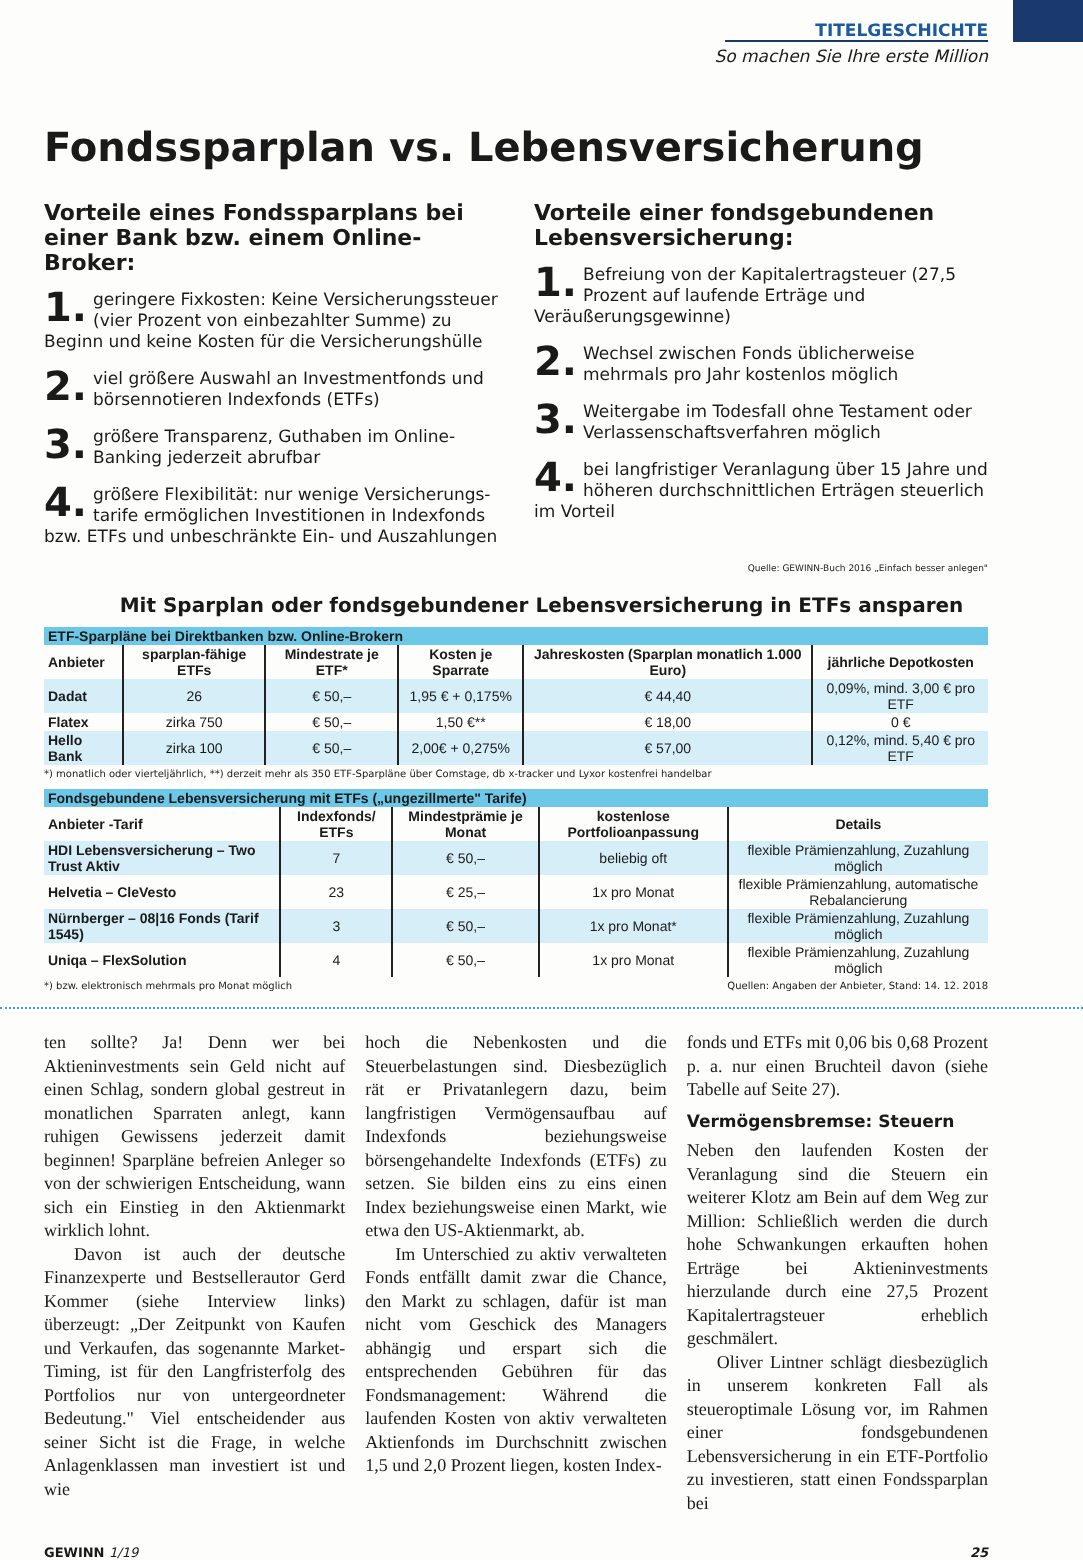TITELGESCHICHTE
So machen Sie Ihre erste Million
Fondssparplan vs. Lebensversicherung
Vorteile eines Fondssparplans bei einer Bank bzw. einem Online-Broker:
1. geringere Fixkosten: Keine Versicherungssteuer (vier Prozent von einbezahlter Summe) zu Beginn und keine Kosten für die Versicherungshülle
2. viel größere Auswahl an Investmentfonds und börsennotieren Indexfonds (ETFs)
3. größere Transparenz, Guthaben im Online-Banking jederzeit abrufbar
4. größere Flexibilität: nur wenige Versicherungs-tarife ermöglichen Investitionen in Indexfonds bzw. ETFs und unbeschränkte Ein- und Auszahlungen
Vorteile einer fondsgebundenen Lebensversicherung:
1. Befreiung von der Kapitalertragsteuer (27,5 Prozent auf laufende Erträge und Veräußerungsgewinne)
2. Wechsel zwischen Fonds üblicherweise mehrmals pro Jahr kostenlos möglich
3. Weitergabe im Todesfall ohne Testament oder Verlassenschaftsverfahren möglich
4. bei langfristiger Veranlagung über 15 Jahre und höheren durchschnittlichen Erträgen steuerlich im Vorteil
Quelle: GEWINN-Buch 2016 „Einfach besser anlegen"
Mit Sparplan oder fondsgebundener Lebensversicherung in ETFs ansparen
| ETF-Sparpläne bei Direktbanken bzw. Online-Brokern | | | | | |
| Anbieter | sparplan-fähige ETFs | Mindestrate je ETF* | Kosten je Sparrate | Jahreskosten (Sparplan monatlich 1.000 Euro) | jährliche Depotkosten |
| Dadat | 26 | € 50,– | 1,95 € + 0,175% | € 44,40 | 0,09%, mind. 3,00 € pro ETF |
| Flatex | zirka 750 | € 50,– | 1,50 €** | € 18,00 | 0 € |
| Hello Bank | zirka 100 | € 50,– | 2,00€ + 0,275% | € 57,00 | 0,12%, mind. 5,40 € pro ETF |
*) monatlich oder vierteljährlich, **) derzeit mehr als 350 ETF-Sparpläne über Comstage, db x-tracker und Lyxor kostenfrei handelbar
| Fondsgebundene Lebensversicherung mit ETFs („ungezillmerte" Tarife) | | | | |
| Anbieter -Tarif | Indexfonds/ ETFs | Mindestprämie je Monat | kostenlose Portfolioanpassung | Details |
| HDI Lebensversicherung – Two Trust Aktiv | 7 | € 50,– | beliebig oft | flexible Prämienzahlung, Zuzahlung möglich |
| Helvetia – CleVesto | 23 | € 25,– | 1x pro Monat | flexible Prämienzahlung, automatische Rebalancierung |
| Nürnberger – 08/16 Fonds (Tarif 1545) | 3 | € 50,– | 1x pro Monat* | flexible Prämienzahlung, Zuzahlung möglich |
| Uniqa – FlexSolution | 4 | € 50,– | 1x pro Monat | flexible Prämienzahlung, Zuzahlung möglich |
*) bzw. elektronisch mehrmals pro Monat möglich Quellen: Angaben der Anbieter, Stand: 14. 12. 2018
ten sollte? Ja! Denn wer bei Aktieninvestments sein Geld nicht auf einen Schlag, sondern global gestreut in monatlichen Sparraten anlegt, kann ruhigen Gewissens jederzeit damit beginnen! Sparpläne befreien Anleger so von der schwierigen Entscheidung, wann sich ein Einstieg in den Aktienmarkt wirklich lohnt.
Davon ist auch der deutsche Finanzexperte und Bestsellerautor Gerd Kommer (siehe Interview links) überzeugt: „Der Zeitpunkt von Kaufen und Verkaufen, das sogenannte Market-Timing, ist für den Langfristerfolg des Portfolios nur von untergeordneter Bedeutung." Viel entscheidender aus seiner Sicht ist die Frage, in welche Anlagenklassen man investiert ist und wie
hoch die Nebenkosten und die Steuerbelastungen sind. Diesbezüglich rät er Privatanlegern dazu, beim langfristigen Vermögensaufbau auf Indexfonds beziehungsweise börsengehandelte Indexfonds (ETFs) zu setzen. Sie bilden eins zu eins einen Index beziehungsweise einen Markt, wie etwa den US-Aktienmarkt, ab.
Im Unterschied zu aktiv verwalteten Fonds entfällt damit zwar die Chance, den Markt zu schlagen, dafür ist man nicht vom Geschick des Managers abhängig und erspart sich die entsprechenden Gebühren für das Fondsmanagement: Während die laufenden Kosten von aktiv verwalteten Aktienfonds im Durchschnitt zwischen 1,5 und 2,0 Prozent liegen, kosten Index-
fonds und ETFs mit 0,06 bis 0,68 Prozent p. a. nur einen Bruchteil davon (siehe Tabelle auf Seite 27).
Vermögensbremse: Steuern
Neben den laufenden Kosten der Veranlagung sind die Steuern ein weiterer Klotz am Bein auf dem Weg zur Million: Schließlich werden die durch hohe Schwankungen erkauften hohen Erträge bei Aktieninvestments hierzulande durch eine 27,5 Prozent Kapitalertragsteuer erheblich geschmälert.
Oliver Lintner schlägt diesbezüglich in unserem konkreten Fall als steueroptimale Lösung vor, im Rahmen einer fondsgebundenen Lebensversicherung in ein ETF-Portfolio zu investieren, statt einen Fondssparplan bei
GEWINN 1/19 25